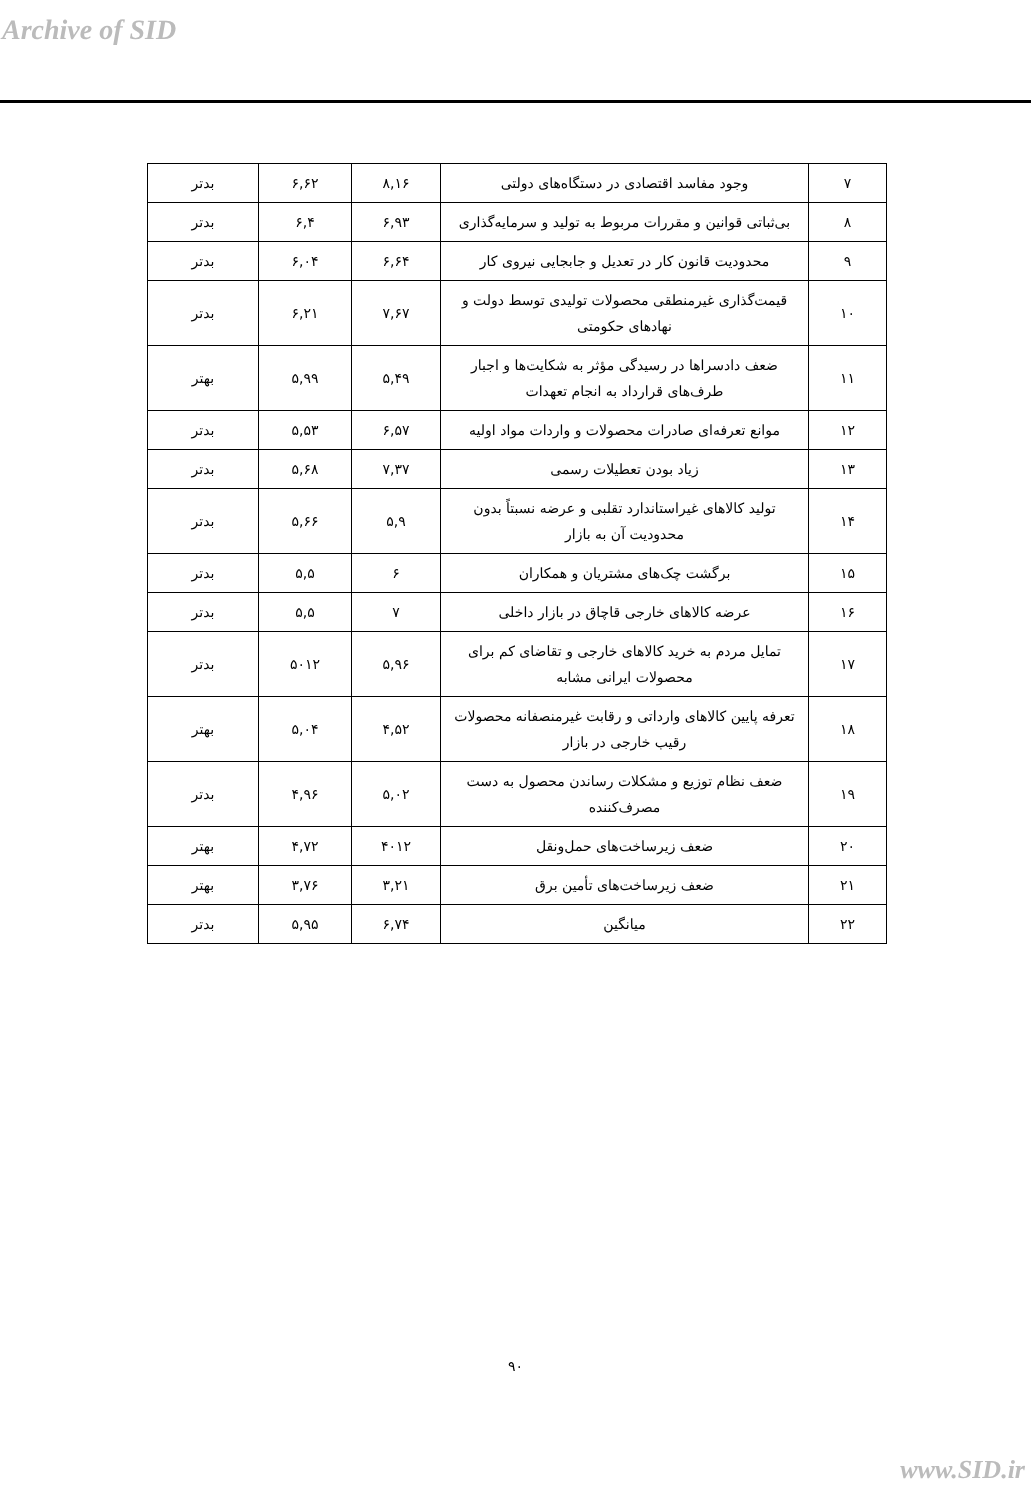Archive of SID
| ۷ | وجود مفاسد اقتصادی در دستگاه‌های دولتی | ۸,۱۶ | ۶,۶۲ | بدتر |
| ۸ | بی‌ثباتی قوانین و مقررات مربوط به تولید و سرمایه‌گذاری | ۶,۹۳ | ۶,۴ | بدتر |
| ۹ | محدودیت قانون کار در تعدیل و جابجایی نیروی کار | ۶,۶۴ | ۶,۰۴ | بدتر |
| ۱۰ | قیمت‌گذاری غیرمنطقی محصولات تولیدی توسط دولت و نهادهای حکومتی | ۷,۶۷ | ۶,۲۱ | بدتر |
| ۱۱ | ضعف دادسراها در رسیدگی مؤثر به شکایت‌ها و اجبار طرف‌های قرارداد به انجام تعهدات | ۵,۴۹ | ۵,۹۹ | بهتر |
| ۱۲ | موانع تعرفه‌ای صادرات محصولات و واردات مواد اولیه | ۶,۵۷ | ۵,۵۳ | بدتر |
| ۱۳ | زیاد بودن تعطیلات رسمی | ۷,۳۷ | ۵,۶۸ | بدتر |
| ۱۴ | تولید کالاهای غیراستاندارد تقلبی و عرضه نسبتاً بدون محدودیت آن به بازار | ۵,۹ | ۵,۶۶ | بدتر |
| ۱۵ | برگشت چک‌های مشتریان و همکاران | ۶ | ۵,۵ | بدتر |
| ۱۶ | عرضه کالاهای خارجی قاچاق در بازار داخلی | ۷ | ۵,۵ | بدتر |
| ۱۷ | تمایل مردم به خرید کالاهای خارجی و تقاضای کم برای محصولات ایرانی مشابه | ۵,۹۶ | ۵۰۱۲ | بدتر |
| ۱۸ | تعرفه پایین کالاهای وارداتی و رقابت غیرمنصفانه محصولات رقیب خارجی در بازار | ۴,۵۲ | ۵,۰۴ | بهتر |
| ۱۹ | ضعف نظام توزیع و مشکلات رساندن محصول به دست مصرف‌کننده | ۵,۰۲ | ۴,۹۶ | بدتر |
| ۲۰ | ضعف زیرساخت‌های حمل‌ونقل | ۴۰۱۲ | ۴,۷۲ | بهتر |
| ۲۱ | ضعف زیرساخت‌های تأمین برق | ۳,۲۱ | ۳,۷۶ | بهتر |
| ۲۲ | میانگین | ۶,۷۴ | ۵,۹۵ | بدتر |
۹۰
www.SID.ir